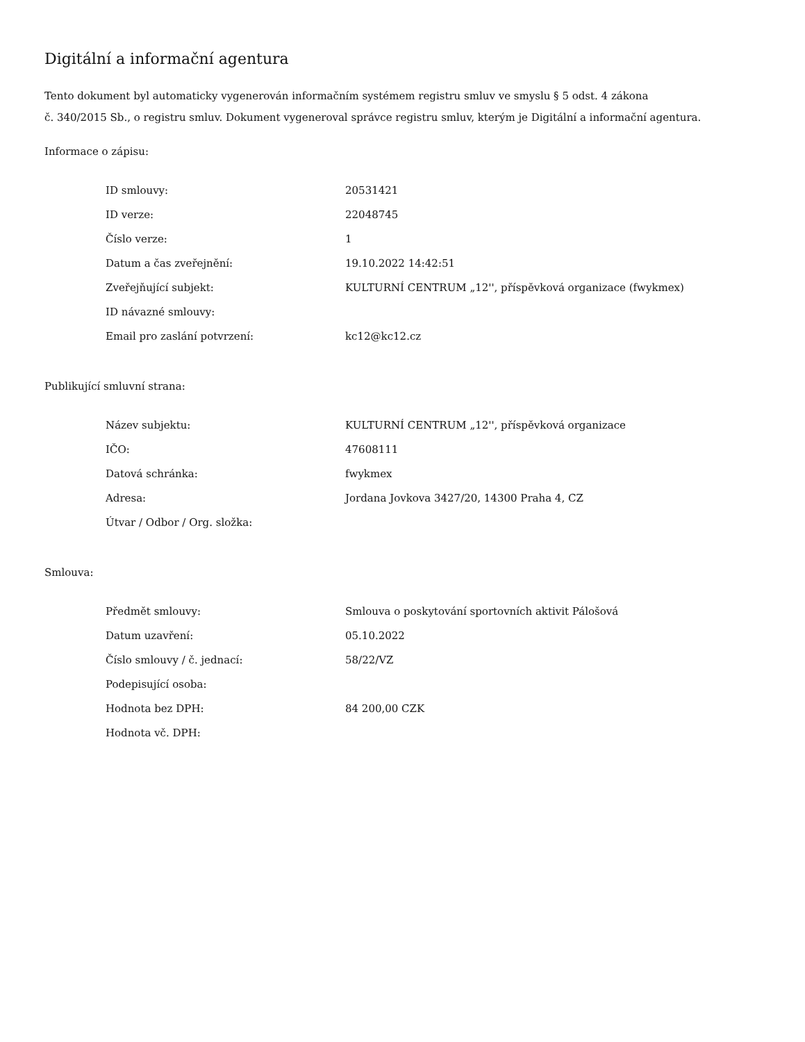Digitální a informační agentura
Tento dokument byl automaticky vygenerován informačním systémem registru smluv ve smyslu § 5 odst. 4 zákona
č. 340/2015 Sb., o registru smluv. Dokument vygeneroval správce registru smluv, kterým je Digitální a informační agentura.
Informace o zápisu:
| ID smlouvy: | 20531421 |
| ID verze: | 22048745 |
| Číslo verze: | 1 |
| Datum a čas zveřejnění: | 19.10.2022 14:42:51 |
| Zveřejňující subjekt: | KULTURNÍ CENTRUM „12'', příspěvková organizace (fwykmex) |
| ID návazné smlouvy: | |
| Email pro zaslání potvrzení: | kc12@kc12.cz |
Publikující smluvní strana:
| Název subjektu: | KULTURNÍ CENTRUM „12'', příspěvková organizace |
| IČO: | 47608111 |
| Datová schránka: | fwykmex |
| Adresa: | Jordana Jovkova 3427/20, 14300 Praha 4, CZ |
| Útvar / Odbor / Org. složka: | |
Smlouva:
| Předmět smlouvy: | Smlouva o poskytování sportovních aktivit Pálošová |
| Datum uzavření: | 05.10.2022 |
| Číslo smlouvy / č. jednací: | 58/22/VZ |
| Podepisující osoba: | |
| Hodnota bez DPH: | 84 200,00 CZK |
| Hodnota vč. DPH: | |